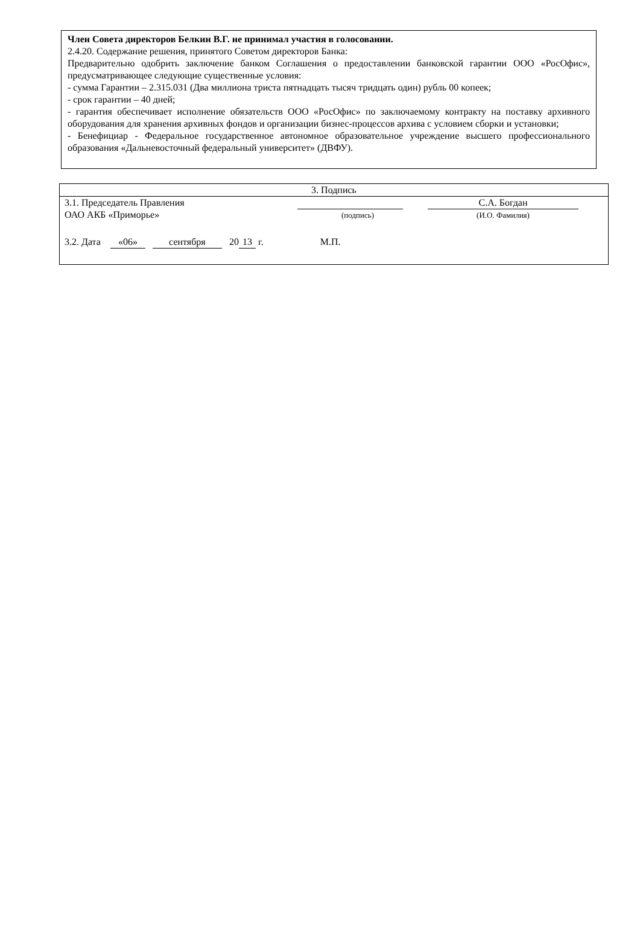Член Совета директоров Белкин В.Г. не принимал участия в голосовании.
2.4.20. Содержание решения, принятого Советом директоров Банка:
Предварительно одобрить заключение банком Соглашения о предоставлении банковской гарантии ООО «РосОфис», предусматривающее следующие существенные условия:
- сумма Гарантии – 2.315.031 (Два миллиона триста пятнадцать тысяч тридцать один) рубль 00 копеек;
- срок гарантии – 40 дней;
- гарантия обеспечивает исполнение обязательств ООО «РосОфис» по заключаемому контракту на поставку архивного оборудования для хранения архивных фондов и организации бизнес-процессов архива с условием сборки и установки;
- Бенефициар - Федеральное государственное автономное образовательное учреждение высшего профессионального образования «Дальневосточный федеральный университет» (ДВФУ).
| 3. Подпись | | |
| 3.1. Председатель Правления ОАО АКБ «Приморье» | (подпись) | С.А. Богдан (И.О. Фамилия) |
| 3.2. Дата «06» сентября 20 13 г. М.П. | | |